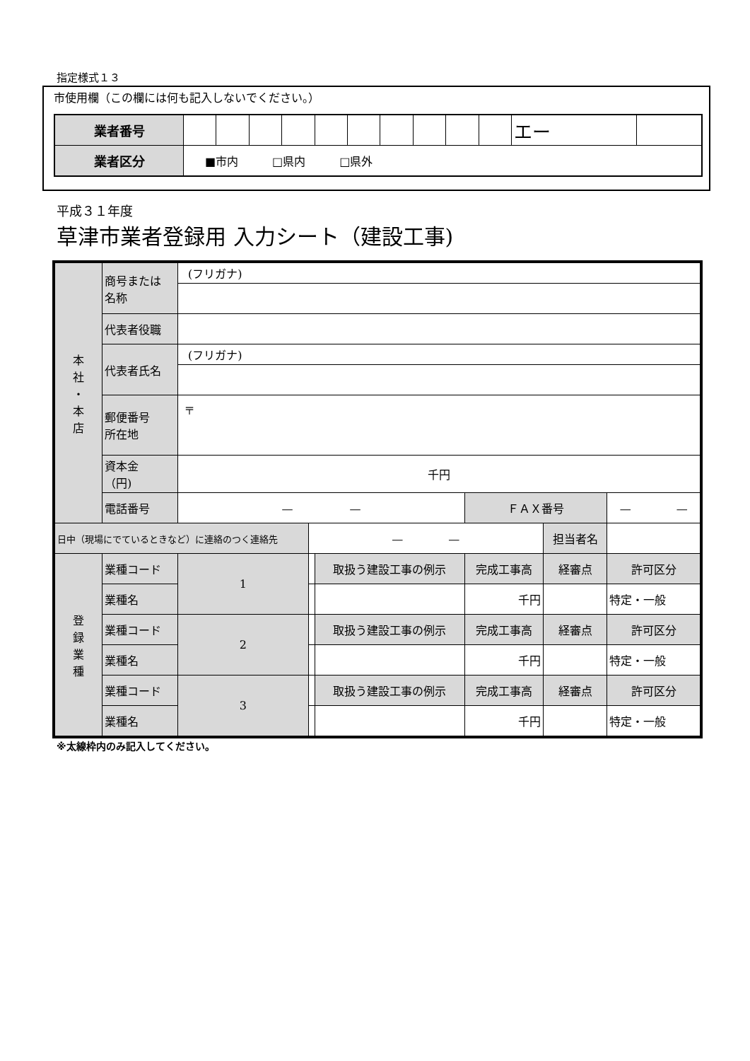指定様式１３
市使用欄（この欄には何も記入しないでください。）
| 業者番号 | | | | | | | | | | | エー | |
| 業者区分 | ■市内 □県内 □県外 | | | | | | | | | | | |
平成３１年度
草津市業者登録用 入力シート（建設工事)
| 本 社 ・ 本 店 | 商号または 名称 | (フリガナ) | | | | | |
| | 代表者役職 | | | | | | |
| | 代表者氏名 | (フリガナ) | | | | | |
| | 郵便番号 所在地 | 〒 | | | | | |
| | 資本金 （円) | 千円 | | | | | |
| | 電話番号 | — — | | | ＦＡＸ番号 | | — — |
| 日中（現場にでているときなど）に連絡のつく連絡先 | | | — — | | | 担当者名 | |
| 登 録 業 種 | 業種コード | 1 | | 取扱う建設工事の例示 | 完成工事高 | 経審点 | 許可区分 |
| | 業種名 | | | | 千円 | | 特定・一般 |
| | 業種コード | 2 | | 取扱う建設工事の例示 | 完成工事高 | 経審点 | 許可区分 |
| | 業種名 | | | | 千円 | | 特定・一般 |
| | 業種コード | 3 | | 取扱う建設工事の例示 | 完成工事高 | 経審点 | 許可区分 |
| | 業種名 | | | | 千円 | | 特定・一般 |
※太線枠内のみ記入してください。